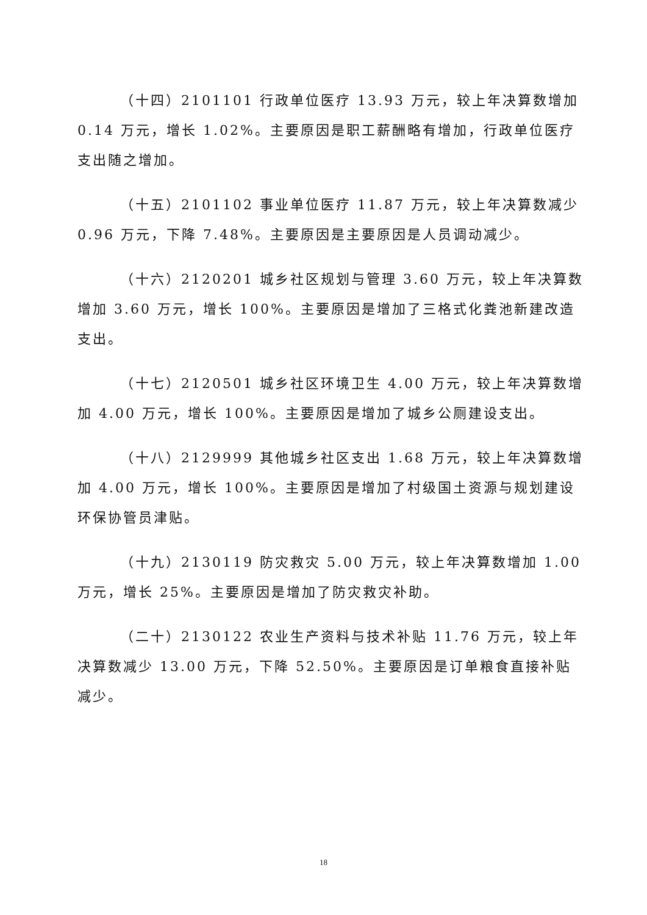（十四）2101101 行政单位医疗 13.93 万元，较上年决算数增加 0.14 万元，增长 1.02%。主要原因是职工薪酬略有增加，行政单位医疗支出随之增加。
（十五）2101102 事业单位医疗 11.87 万元，较上年决算数减少 0.96 万元，下降 7.48%。主要原因是主要原因是人员调动减少。
（十六）2120201 城乡社区规划与管理 3.60 万元，较上年决算数增加 3.60 万元，增长 100%。主要原因是增加了三格式化粪池新建改造支出。
（十七）2120501 城乡社区环境卫生 4.00 万元，较上年决算数增加 4.00 万元，增长 100%。主要原因是增加了城乡公厕建设支出。
（十八）2129999 其他城乡社区支出 1.68 万元，较上年决算数增加 4.00 万元，增长 100%。主要原因是增加了村级国土资源与规划建设环保协管员津贴。
（十九）2130119 防灾救灾 5.00 万元，较上年决算数增加 1.00 万元，增长 25%。主要原因是增加了防灾救灾补助。
（二十）2130122 农业生产资料与技术补贴 11.76 万元，较上年决算数减少 13.00 万元，下降 52.50%。主要原因是订单粮食直接补贴减少。
18